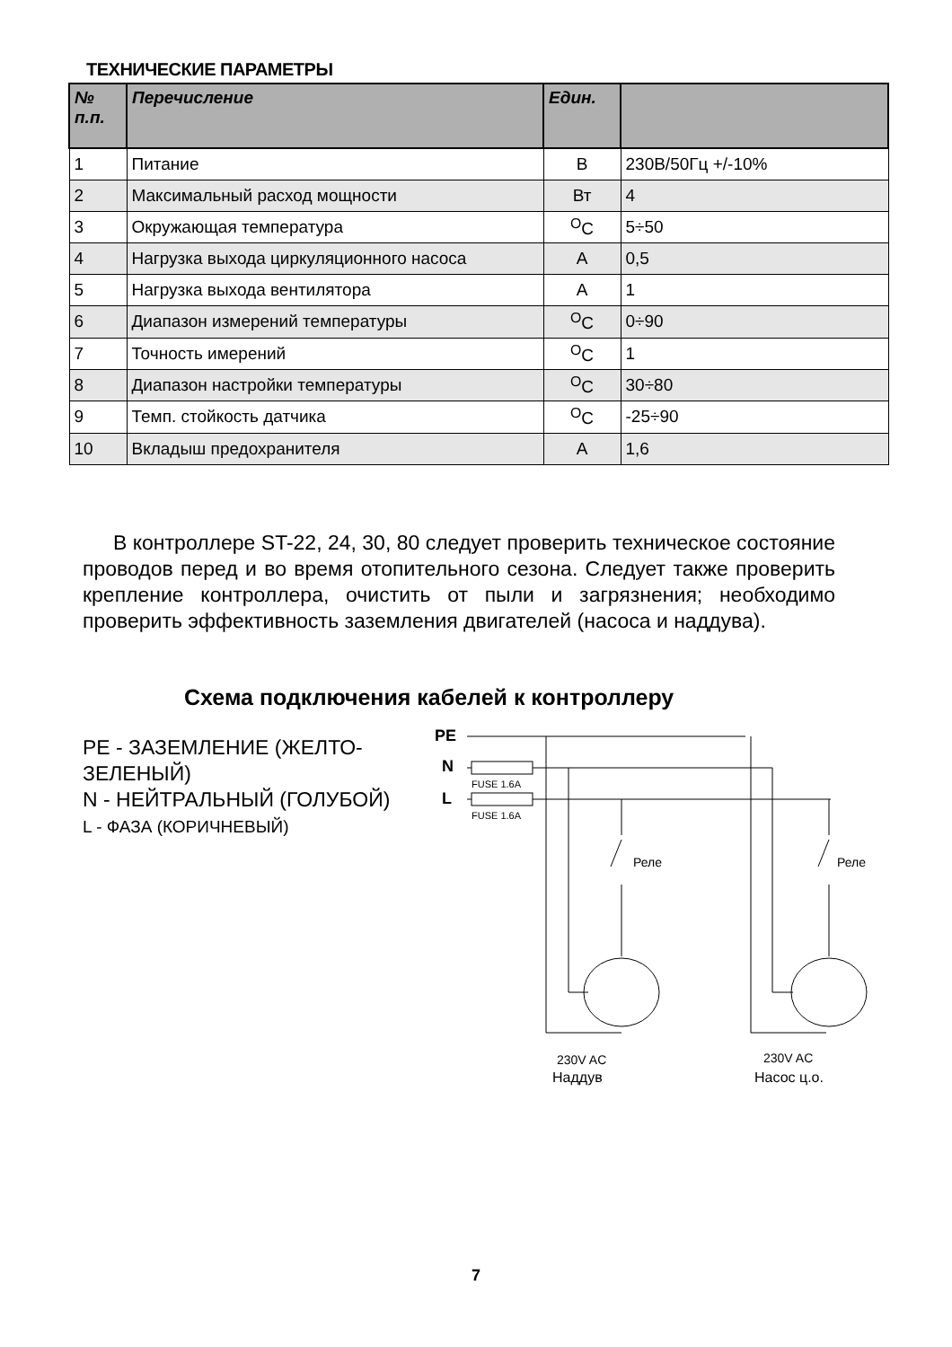ТЕХНИЧЕСКИЕ ПАРАМЕТРЫ
| № п.п. | Перечисление | Един. | |
| --- | --- | --- | --- |
| 1 | Питание | В | 230В/50Гц +/-10% |
| 2 | Максимальный расход мощности | Вт | 4 |
| 3 | Окружающая температура | <sup>O</sup>C | 5÷50 |
| 4 | Нагрузка выхода циркуляционного насоса | A | 0,5 |
| 5 | Нагрузка выхода вентилятора | A | 1 |
| 6 | Диапазон измерений температуры | <sup>O</sup>C | 0÷90 |
| 7 | Точность имерений | <sup>O</sup>C | 1 |
| 8 | Диапазон настройки температуры | <sup>O</sup>C | 30÷80 |
| 9 | Темп. стойкость датчика | <sup>O</sup>C | -25÷90 |
| 10 | Вкладыш предохранителя | A | 1,6 |
В контроллере ST-22, 24, 30, 80 следует проверить техническое состояние проводов перед и во время отопительного сезона. Следует также проверить крепление контроллера, очистить от пыли и загрязнения; необходимо проверить эффективность заземления двигателей (насоса и наддува).
Схема подключения кабелей к контроллеру
PE - ЗАЗЕМЛЕНИЕ (ЖЕЛТО-
ЗЕЛЕНЫЙ)
N - НЕЙТРАЛЬНЫЙ (ГОЛУБОЙ)
L - ФАЗА (КОРИЧНЕВЫЙ)
PE
N
L
FUSE 1.6A
FUSE 1.6A
Реле
Реле
230V AC
Наддув
230V AC
Насос ц.о.
7